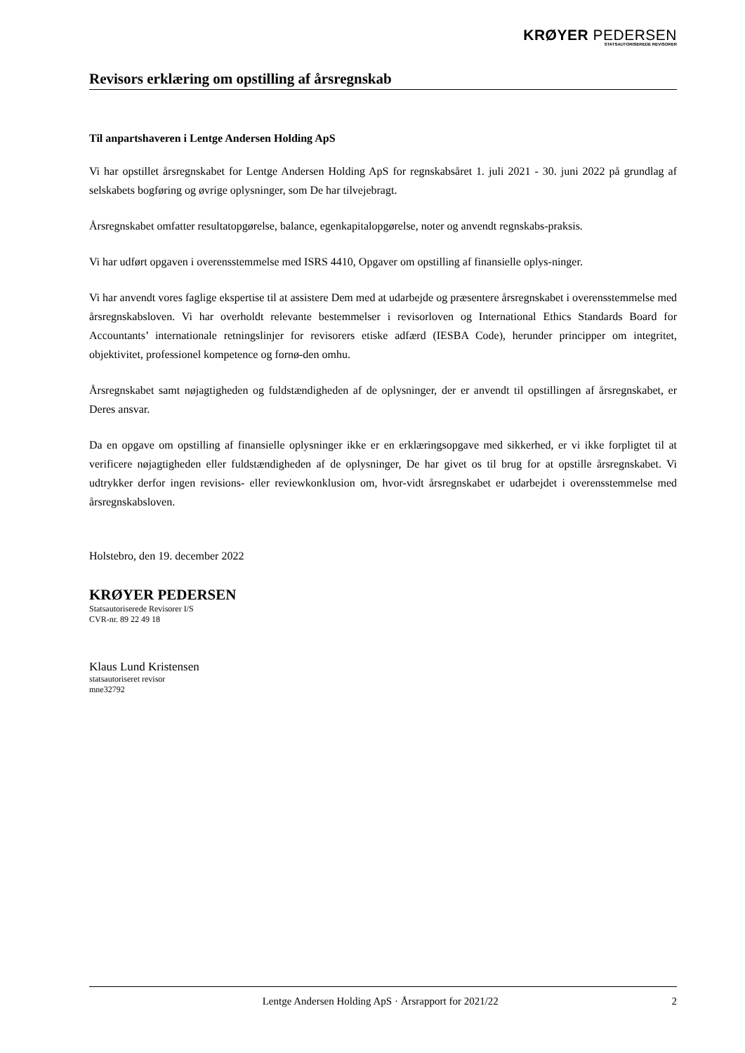KRØYER PEDERSEN
STATSAUTORISEREDE REVISORER
Revisors erklæring om opstilling af årsregnskab
Til anpartshaveren i Lentge Andersen Holding ApS
Vi har opstillet årsregnskabet for Lentge Andersen Holding ApS for regnskabsåret 1. juli 2021 - 30. juni 2022 på grundlag af selskabets bogføring og øvrige oplysninger, som De har tilvejebragt.
Årsregnskabet omfatter resultatopgørelse, balance, egenkapitalopgørelse, noter og anvendt regnskabs-praksis.
Vi har udført opgaven i overensstemmelse med ISRS 4410, Opgaver om opstilling af finansielle oplys-ninger.
Vi har anvendt vores faglige ekspertise til at assistere Dem med at udarbejde og præsentere årsregnskabet i overensstemmelse med årsregnskabsloven. Vi har overholdt relevante bestemmelser i revisorloven og International Ethics Standards Board for Accountants’ internationale retningslinjer for revisorers etiske adfærd (IESBA Code), herunder principper om integritet, objektivitet, professionel kompetence og fornø-den omhu.
Årsregnskabet samt nøjagtigheden og fuldstændigheden af de oplysninger, der er anvendt til opstillingen af årsregnskabet, er Deres ansvar.
Da en opgave om opstilling af finansielle oplysninger ikke er en erklæringsopgave med sikkerhed, er vi ikke forpligtet til at verificere nøjagtigheden eller fuldstændigheden af de oplysninger, De har givet os til brug for at opstille årsregnskabet. Vi udtrykker derfor ingen revisions- eller reviewkonklusion om, hvor-vidt årsregnskabet er udarbejdet i overensstemmelse med årsregnskabsloven.
Holstebro, den 19. december 2022
KRØYER PEDERSEN
Statsautoriserede Revisorer I/S
CVR-nr. 89 22 49 18
Klaus Lund Kristensen
statsautoriseret revisor
mne32792
Lentge Andersen Holding ApS · Årsrapport for 2021/22 2